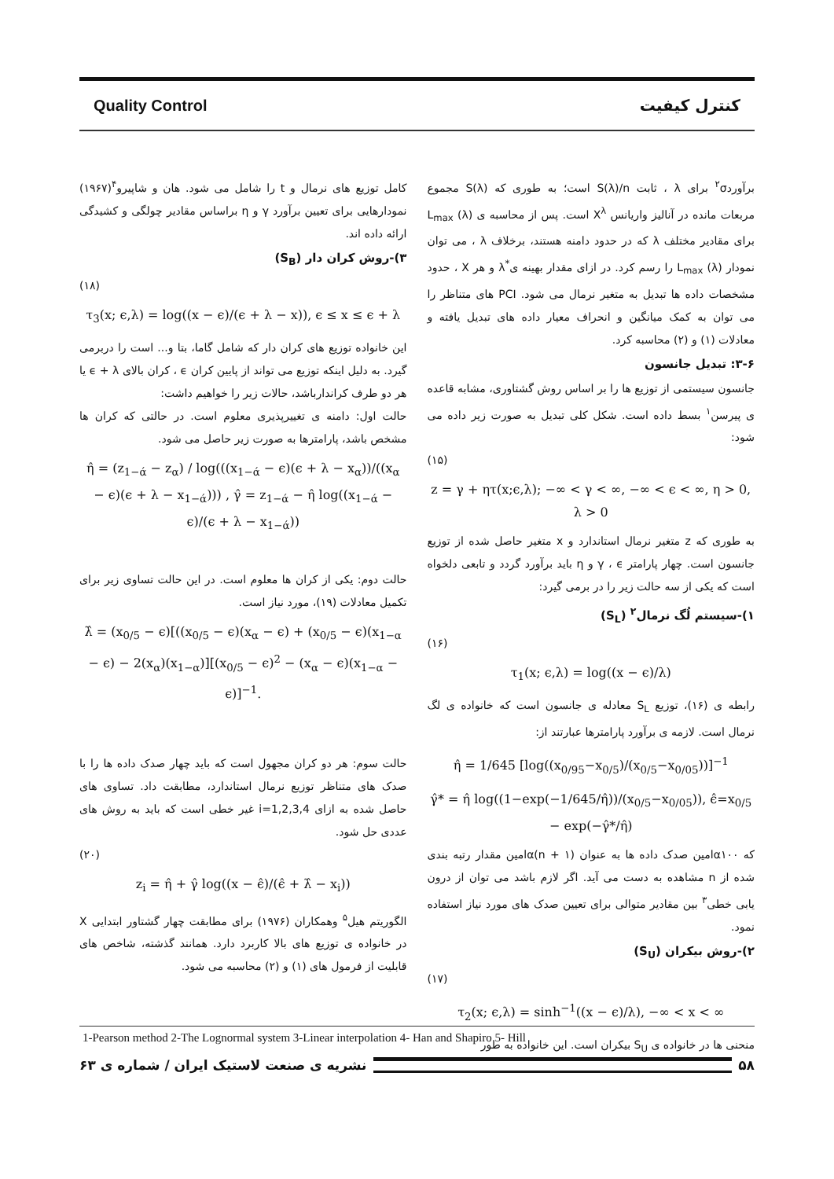Quality Control کنترل کیفیت
برآورد<sup>۲</sup>σ برای λ ، ثابت S(λ)/n است؛ به طوری که S(λ) مجموع مربعات مانده در آنالیز واریانس X<sup>λ</sup> است. پس از محاسبه ی L<sub>max</sub> (λ) برای مقادیر مختلف λ که در حدود دامنه هستند، برخلاف λ ، می توان نمودار L<sub>max</sub> (λ) را رسم کرد. در ازای مقدار بهینه ی<sup>*</sup>λ و هر X ، حدود مشخصات داده ها تبدیل به متغیر نرمال می شود. PCI های متناظر را می توان به کمک میانگین و انحراف معیار داده های تبدیل یافته و معادلات (۱) و (۲) محاسبه کرد.
۳-۶: تبدیل جانسون
جانسون سیستمی از توزیع ها را بر اساس روش گشتاوری، مشابه قاعده ی پیرسن<sup>۱</sup> بسط داده است. شکل کلی تبدیل به صورت زیر داده می شود:
(۱۵)
z = γ + ητ(x;ϵ,λ); −∞ < γ < ∞, −∞ < ϵ < ∞, η > 0, λ > 0
به طوری که z متغیر نرمال استاندارد و x متغیر حاصل شده از توزیع جانسون است. چهار پارامتر γ ، ϵ و η باید برآورد گردد و تابعی دلخواه است که یکی از سه حالت زیر را در برمی گیرد:
۱)-سیستم لُگ نرمال<sup>۲</sup> (S<sub>L</sub>)
(۱۶)
τ<sub>1</sub>(x; ϵ,λ) = log((x − ϵ)/λ)
رابطه ی (۱۶)، توزیع S<sub>L</sub> معادله ی جانسون است که خانواده ی لگ نرمال است. لازمه ی برآورد پارامترها عبارتند از:
η̂ = 1/645 [log((x<sub>0/95</sub>−x<sub>0/5</sub>)/(x<sub>0/5</sub>−x<sub>0/05</sub>))]<sup>−1</sup>
γ̂* = η̂ log((1−exp(−1/645/η̂))/(x<sub>0/5</sub>−x<sub>0/05</sub>)), ϵ̂=x<sub>0/5</sub> − exp(−γ̂*/η̂)
که α۱۰۰امین صدک داده ها به عنوان (n + ۱)αامین مقدار رتبه بندی شده از n مشاهده به دست می آید. اگر لازم باشد می توان از درون یابی خطی<sup>۳</sup> بین مقادیر متوالی برای تعیین صدک های مورد نیاز استفاده نمود.
۲)-روش بیکران (S<sub>U</sub>)
(۱۷)
τ<sub>2</sub>(x; ϵ,λ) = sinh<sup>−1</sup>((x − ϵ)/λ), −∞ < x < ∞
منحنی ها در خانواده ی S<sub>U</sub> بیکران است. این خانواده به طور
کامل توزیع های نرمال و t را شامل می شود. هان و شاپیرو<sup>۴</sup>(۱۹۶۷) نمودارهایی برای تعیین برآورد γ و η براساس مقادیر چولگی و کشیدگی ارائه داده اند.
۳)-روش کران دار (S<sub>B</sub>)
(۱۸)
τ<sub>3</sub>(x; ϵ,λ) = log((x − ϵ)/(ϵ + λ − x)), ϵ ≤ x ≤ ϵ + λ
این خانواده توزیع های کران دار که شامل گاما، بتا و... است را دربرمی گیرد. به دلیل اینکه توزیع می تواند از پایین کران ϵ ، کران بالای ϵ + λ یا هر دو طرف کراندارباشد، حالات زیر را خواهیم داشت:
حالت اول: دامنه ی تغییرپذیری معلوم است. در حالتی که کران ها مشخص باشد، پارامترها به صورت زیر حاصل می شود.
η̂ = (z<sub>1−ά</sub> − z<sub>α</sub>) / log(((x<sub>1−ά</sub> − ϵ)(ϵ + λ − x<sub>α</sub>))/((x<sub>α</sub> − ϵ)(ϵ + λ − x<sub>1−ά</sub>))) , γ̂ = z<sub>1−ά</sub> − η̂ log((x<sub>1−ά</sub> − ϵ)/(ϵ + λ − x<sub>1−ά</sub>))
حالت دوم: یکی از کران ها معلوم است. در این حالت تساوی زیر برای تکمیل معادلات (۱۹)، مورد نیاز است.
λ̂ = (x<sub>0/5</sub> − ϵ)[((x<sub>0/5</sub> − ϵ)(x<sub>α</sub> − ϵ) + (x<sub>0/5</sub> − ϵ)(x<sub>1−α</sub> − ϵ) − 2(x<sub>α</sub>)(x<sub>1−α</sub>)][(x<sub>0/5</sub> − ϵ)<sup>2</sup> − (x<sub>α</sub> − ϵ)(x<sub>1−α</sub> − ϵ)]<sup>−1</sup>.
حالت سوم: هر دو کران مجهول است که باید چهار صدک داده ها را با صدک های متناظر توزیع نرمال استاندارد، مطابقت داد. تساوی های حاصل شده به ازای i=1,2,3,4 غیر خطی است که باید به روش های عددی حل شود.
(۲۰)
z<sub>i</sub> = η̂ + γ̂ log((x − ϵ̂)/(ϵ̂ + λ̂ − x<sub>i</sub>))
الگوریتم هیل<sup>۵</sup> وهمکاران (۱۹۷۶) برای مطابقت چهار گشتاور ابتدایی X در خانواده ی توزیع های بالا کاربرد دارد. همانند گذشته، شاخص های قابلیت از فرمول های (۱) و (۲) محاسبه می شود.
1-Pearson method 2-The Lognormal system 3-Linear interpolation 4- Han and Shapiro 5- Hill
۵۸
نشریه ی صنعت لاستیک ایران / شماره ی ۶۳